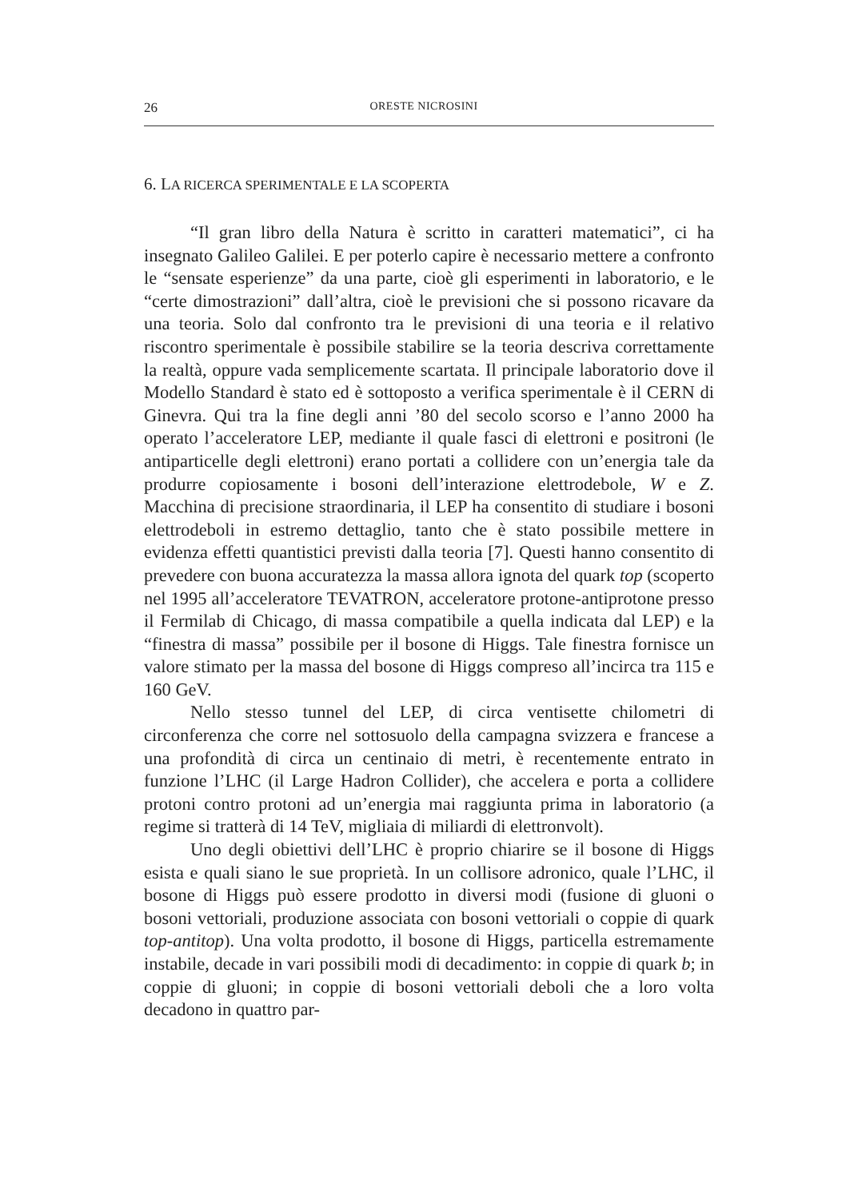26 ORESTE NICROSINI
6. LA RICERCA SPERIMENTALE E LA SCOPERTA
“Il gran libro della Natura è scritto in caratteri matematici”, ci ha insegnato Galileo Galilei. E per poterlo capire è necessario mettere a confronto le “sensate esperienze” da una parte, cioè gli esperimenti in laboratorio, e le “certe dimostrazioni” dall’altra, cioè le previsioni che si possono ricavare da una teoria. Solo dal confronto tra le previsioni di una teoria e il relativo riscontro sperimentale è possibile stabilire se la teoria descriva correttamente la realtà, oppure vada semplicemente scartata. Il principale laboratorio dove il Modello Standard è stato ed è sottoposto a verifica sperimentale è il CERN di Ginevra. Qui tra la fine degli anni ’80 del secolo scorso e l’anno 2000 ha operato l’acceleratore LEP, mediante il quale fasci di elettroni e positroni (le antiparticelle degli elettroni) erano portati a collidere con un’energia tale da produrre copiosamente i bosoni dell’interazione elettrodebole, W e Z. Macchina di precisione straordinaria, il LEP ha consentito di studiare i bosoni elettrodeboli in estremo dettaglio, tanto che è stato possibile mettere in evidenza effetti quantistici previsti dalla teoria [7]. Questi hanno consentito di prevedere con buona accuratezza la massa allora ignota del quark top (scoperto nel 1995 all’acceleratore TEVATRON, acceleratore protone-antiprotone presso il Fermilab di Chicago, di massa compatibile a quella indicata dal LEP) e la “finestra di massa” possibile per il bosone di Higgs. Tale finestra fornisce un valore stimato per la massa del bosone di Higgs compreso all’incirca tra 115 e 160 GeV.
Nello stesso tunnel del LEP, di circa ventisette chilometri di circonferenza che corre nel sottosuolo della campagna svizzera e francese a una profondità di circa un centinaio di metri, è recentemente entrato in funzione l’LHC (il Large Hadron Collider), che accelera e porta a collidere protoni contro protoni ad un’energia mai raggiunta prima in laboratorio (a regime si tratterà di 14 TeV, migliaia di miliardi di elettronvolt).
Uno degli obiettivi dell’LHC è proprio chiarire se il bosone di Higgs esista e quali siano le sue proprietà. In un collisore adronico, quale l’LHC, il bosone di Higgs può essere prodotto in diversi modi (fusione di gluoni o bosoni vettoriali, produzione associata con bosoni vettoriali o coppie di quark top-antitop). Una volta prodotto, il bosone di Higgs, particella estremamente instabile, decade in vari possibili modi di decadimento: in coppie di quark b; in coppie di gluoni; in coppie di bosoni vettoriali deboli che a loro volta decadono in quattro par-